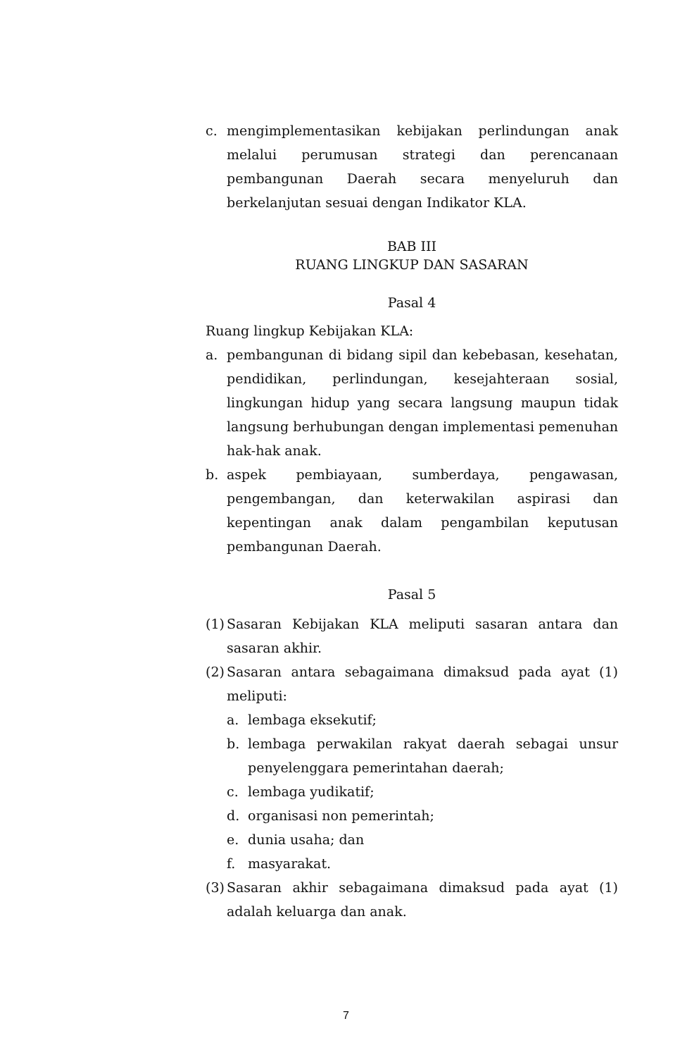c. mengimplementasikan kebijakan perlindungan anak melalui perumusan strategi dan perencanaan pembangunan Daerah secara menyeluruh dan berkelanjutan sesuai dengan Indikator KLA.
BAB III
RUANG LINGKUP DAN SASARAN
Pasal 4
Ruang lingkup Kebijakan KLA:
a. pembangunan di bidang sipil dan kebebasan, kesehatan, pendidikan, perlindungan, kesejahteraan sosial, lingkungan hidup yang secara langsung maupun tidak langsung berhubungan dengan implementasi pemenuhan hak-hak anak.
b. aspek pembiayaan, sumberdaya, pengawasan, pengembangan, dan keterwakilan aspirasi dan kepentingan anak dalam pengambilan keputusan pembangunan Daerah.
Pasal 5
(1) Sasaran Kebijakan KLA meliputi sasaran antara dan sasaran akhir.
(2) Sasaran antara sebagaimana dimaksud pada ayat (1) meliputi:
a. lembaga eksekutif;
b. lembaga perwakilan rakyat daerah sebagai unsur penyelenggara pemerintahan daerah;
c. lembaga yudikatif;
d. organisasi non pemerintah;
e. dunia usaha; dan
f. masyarakat.
(3) Sasaran akhir sebagaimana dimaksud pada ayat (1) adalah keluarga dan anak.
7